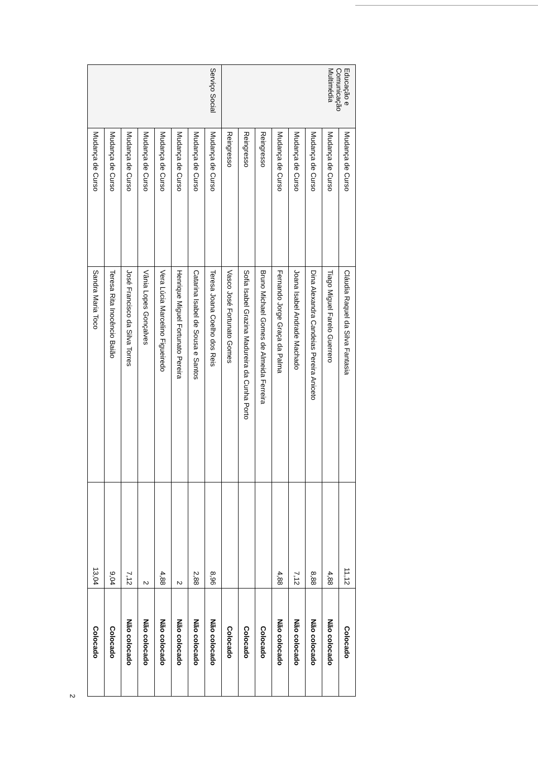| Educação e Comunicação Multimédia | Mudança de Curso | Cláudia Raquel da Silva Fantasia | 11,12 | Colocado |
| | Mudança de Curso | Tiago Miguel Farelo Guerrero | 4,88 | Não colocado |
| | Mudança de Curso | Dina Alexandra Candeias Pereira Aniceto | 8,88 | Não colocado |
| | Mudança de Curso | Joana Isabel Andrade Machado | 7,12 | Não colocado |
| | Mudança de Curso | Fernando Jorge Graça da Palma | 4,88 | Não colocado |
| | Reingresso | Bruno Michael Gomes de Almeida Ferreira | | Colocado |
| | Reingresso | Sofia Isabel Grazina Madureira da Cunha Porto | | Colocado |
| | Reingresso | Vasco José Fortunato Gomes | | Colocado |
| Serviço Social | Mudança de Curso | Teresa Joana Coelho dos Reis | 8,96 | Não colocado |
| | Mudança de Curso | Catarina Isabel de Sousa e Santos | 2,88 | Não colocado |
| | Mudança de Curso | Henrique Miguel Fortunato Pereira | 2 | Não colocado |
| | Mudança de Curso | Vera Lúcia Marcelino Figueiredo | 4,88 | Não colocado |
| | Mudança de Curso | Vânia Lopes Gonçalves | 2 | Não colocado |
| | Mudança de Curso | José Francisco da Silva Torres | 7,12 | Não colocado |
| | Mudança de Curso | Teresa Rita Inocêncio Baião | 9,04 | Colocado |
| | Mudança de Curso | Sandra Maria Toco | 13,04 | Colocado |
2